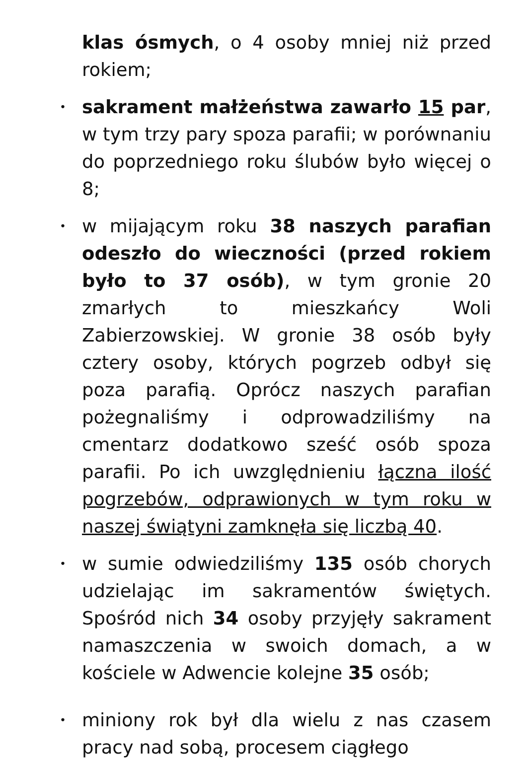klas ósmych, o 4 osoby mniej niż przed rokiem;
•
sakrament małżeństwa zawarło 15 par, w tym trzy pary spoza parafii; w porównaniu do poprzedniego roku ślubów było więcej o 8;
•
w mijającym roku 38 naszych parafian odeszło do wieczności (przed rokiem było to 37 osób), w tym gronie 20 zmarłych to mieszkańcy Woli Zabierzowskiej. W gronie 38 osób były cztery osoby, których pogrzeb odbył się poza parafią. Oprócz naszych parafian pożegnaliśmy i odprowadziliśmy na cmentarz dodatkowo sześć osób spoza parafii. Po ich uwzględnieniu łączna ilość pogrzebów, odprawionych w tym roku w naszej świątyni zamknęła się liczbą 40.
•
w sumie odwiedziliśmy 135 osób chorych udzielając im sakramentów świętych. Spośród nich 34 osoby przyjęły sakrament namaszczenia w swoich domach, a w kościele w Adwencie kolejne 35 osób;
•
miniony rok był dla wielu z nas czasem pracy nad sobą, procesem ciągłego